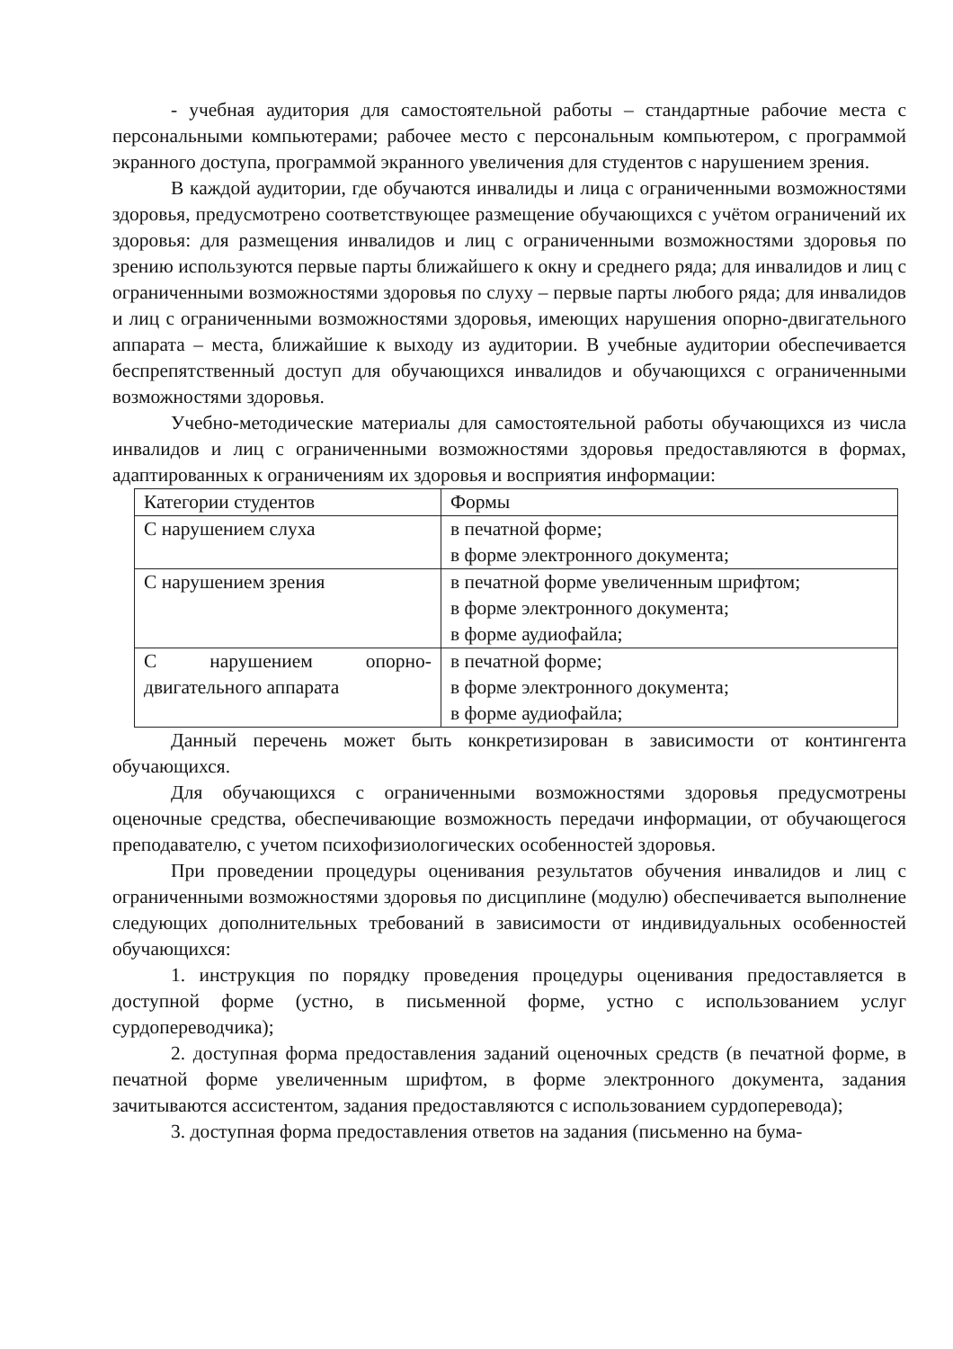- учебная аудитория для самостоятельной работы – стандартные рабочие места с персональными компьютерами; рабочее место с персональным компьютером, с программой экранного доступа, программой экранного увеличения для студентов с нарушением зрения.
В каждой аудитории, где обучаются инвалиды и лица с ограниченными возможностями здоровья, предусмотрено соответствующее размещение обучающихся с учётом ограничений их здоровья: для размещения инвалидов и лиц с ограниченными возможностями здоровья по зрению используются первые парты ближайшего к окну и среднего ряда; для инвалидов и лиц с ограниченными возможностями здоровья по слуху – первые парты любого ряда; для инвалидов и лиц с ограниченными возможностями здоровья, имеющих нарушения опорно-двигательного аппарата – места, ближайшие к выходу из аудитории. В учебные аудитории обеспечивается беспрепятственный доступ для обучающихся инвалидов и обучающихся с ограниченными возможностями здоровья.
Учебно-методические материалы для самостоятельной работы обучающихся из числа инвалидов и лиц с ограниченными возможностями здоровья предоставляются в формах, адаптированных к ограничениям их здоровья и восприятия информации:
| Категории студентов | Формы |
| С нарушением слуха | в печатной форме; в форме электронного документа; |
| С нарушением зрения | в печатной форме увеличенным шрифтом; в форме электронного документа; в форме аудиофайла; |
| С нарушением опорно-двигательного аппарата | в печатной форме; в форме электронного документа; в форме аудиофайла; |
Данный перечень может быть конкретизирован в зависимости от контингента обучающихся.
Для обучающихся с ограниченными возможностями здоровья предусмотрены оценочные средства, обеспечивающие возможность передачи информации, от обучающегося преподавателю, с учетом психофизиологических особенностей здоровья.
При проведении процедуры оценивания результатов обучения инвалидов и лиц с ограниченными возможностями здоровья по дисциплине (модулю) обеспечивается выполнение следующих дополнительных требований в зависимости от индивидуальных особенностей обучающихся:
1. инструкция по порядку проведения процедуры оценивания предоставляется в доступной форме (устно, в письменной форме, устно с использованием услуг сурдопереводчика);
2. доступная форма предоставления заданий оценочных средств (в печатной форме, в печатной форме увеличенным шрифтом, в форме электронного документа, задания зачитываются ассистентом, задания предоставляются с использованием сурдоперевода);
3. доступная форма предоставления ответов на задания (письменно на бума-